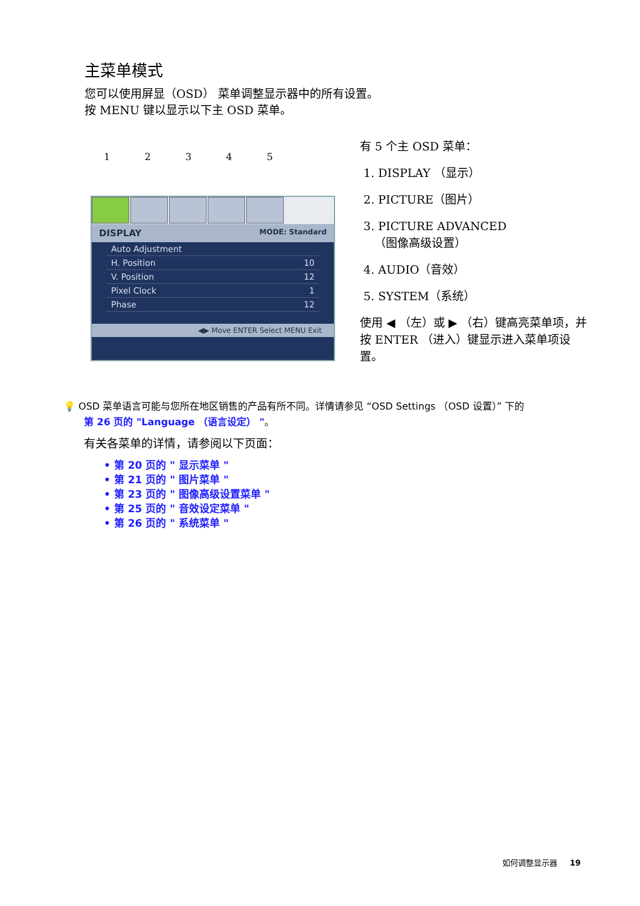主菜单模式
您可以使用屏显（OSD） 菜单调整显示器中的所有设置。
按 MENU 键以显示以下主 OSD 菜单。
1 2 3 4 5
DISPLAY MODE: Standard
Auto Adjustment
H. Position 10
V. Position 12
Pixel Clock 1
Phase 12
◀▶ Move ENTER Select MENU Exit
有 5 个主 OSD 菜单：
1. DISPLAY （显示）
2. PICTURE（图片）
3. PICTURE ADVANCED
（图像高级设置）
4. AUDIO（音效）
5. SYSTEM（系统）
使用 ◀ （左）或 ▶ （右）键高亮菜单项，并按 ENTER （进入）键显示进入菜单项设置。
💡 OSD 菜单语言可能与您所在地区销售的产品有所不同。详情请参见 “OSD Settings （OSD 设置）” 下的
第 26 页的 "Language （语言设定） "。
有关各菜单的详情，请参阅以下页面：
• 第 20 页的 " 显示菜单 "
• 第 21 页的 " 图片菜单 "
• 第 23 页的 " 图像高级设置菜单 "
• 第 25 页的 " 音效设定菜单 "
• 第 26 页的 " 系统菜单 "
如何调整显示器 19